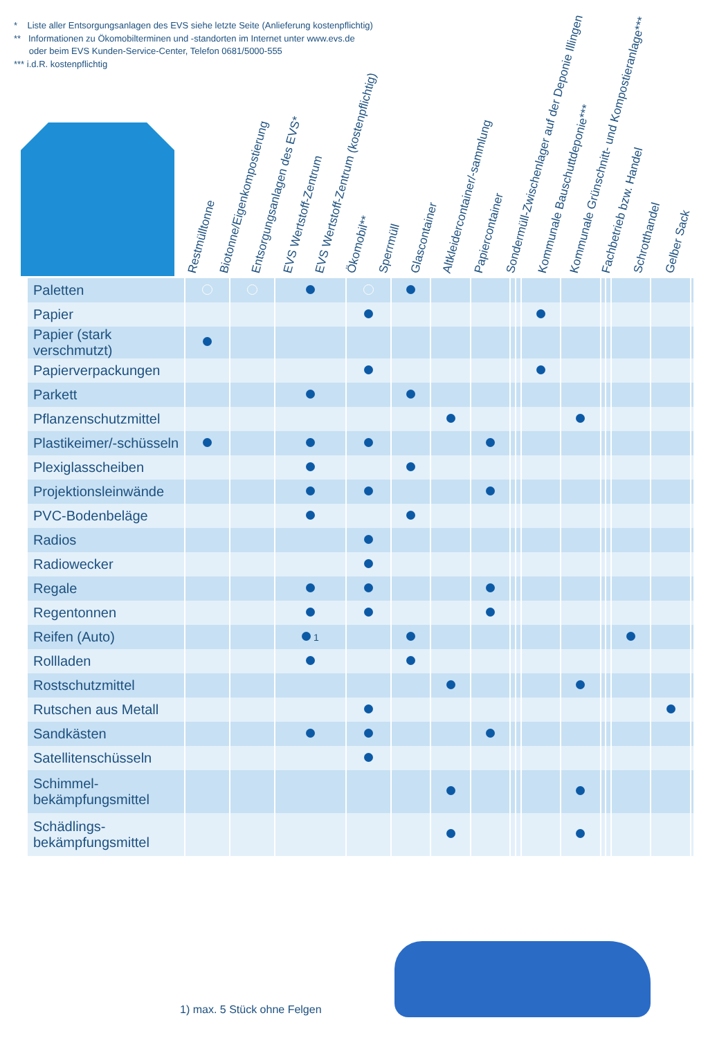* Liste aller Entsorgungsanlagen des EVS siehe letzte Seite (Anlieferung kostenpflichtig)
** Informationen zu Ökomobilterminen und -standorten im Internet unter www.evs.de
oder beim EVS Kunden-Service-Center, Telefon 0681/5000-555
*** i.d.R. kostenpflichtig
Restmülltonne
Biotonne/Eigenkompostierung
Entsorgungsanlagen des EVS*
EVS Wertstoff-Zentrum
EVS Wertstoff-Zentrum (kostenpflichtig)
Ökomobil**
Sperrmüll
Glascontainer
Altkleidercontainer/-sammlung
Papiercontainer
Sondermüll-Zwischenlager auf der Deponie Illingen
Kommunale Bauschuttdeponie***
Kommunale Grünschnitt- und Kompostieranlage***
Fachbetrieb bzw. Handel
Schrotthandel
Gelber Sack
| Paletten | | | | | | | | | | | | | | | | |
| Papier | | | | | | | | | | | | | | | | |
| Papier (stark verschmutzt) | | | | | | | | | | | | | | | | |
| Papierverpackungen | | | | | | | | | | | | | | | | |
| Parkett | | | | | | | | | | | | | | | | |
| Pflanzenschutzmittel | | | | | | | | | | | | | | | | |
| Plastikeimer/-schüsseln | | | | | | | | | | | | | | | | |
| Plexiglasscheiben | | | | | | | | | | | | | | | | |
| Projektionsleinwände | | | | | | | | | | | | | | | | |
| PVC-Bodenbeläge | | | | | | | | | | | | | | | | |
| Radios | | | | | | | | | | | | | | | | |
| Radiowecker | | | | | | | | | | | | | | | | |
| Regale | | | | | | | | | | | | | | | | |
| Regentonnen | | | | | | | | | | | | | | | | |
| Reifen (Auto) | | | 1 | | | | | | | | | | | | | |
| Rollladen | | | | | | | | | | | | | | | | |
| Rostschutzmittel | | | | | | | | | | | | | | | | |
| Rutschen aus Metall | | | | | | | | | | | | | | | | |
| Sandkästen | | | | | | | | | | | | | | | | |
| Satellitenschüsseln | | | | | | | | | | | | | | | | |
| Schimmel- bekämpfungsmittel | | | | | | | | | | | | | | | | |
| Schädlings- bekämpfungsmittel | | | | | | | | | | | | | | | | |
1) max. 5 Stück ohne Felgen